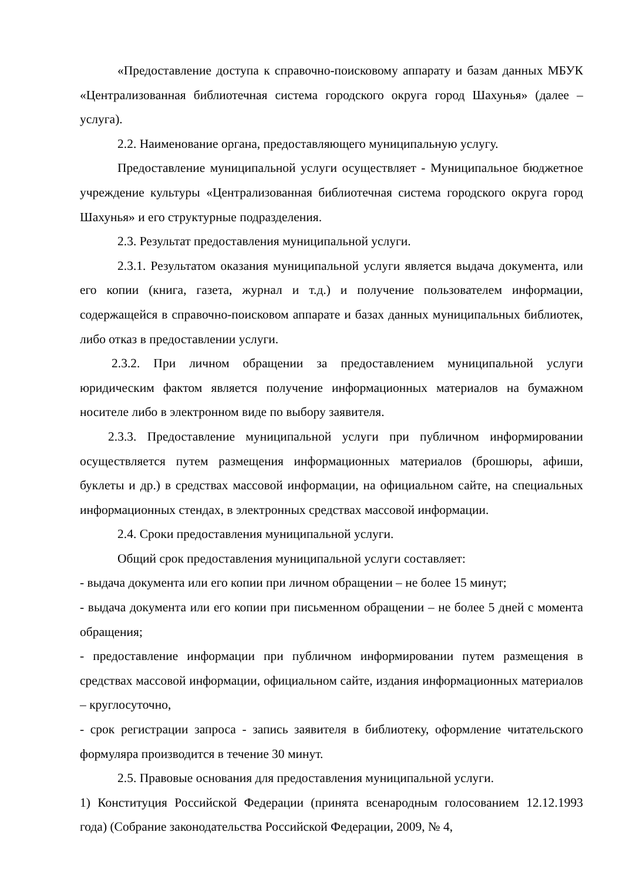«Предоставление доступа к справочно-поисковому аппарату и базам данных МБУК «Централизованная библиотечная система городского округа город Шахунья» (далее – услуга).
2.2. Наименование органа, предоставляющего муниципальную услугу.
Предоставление муниципальной услуги осуществляет - Муниципальное бюджетное учреждение культуры «Централизованная библиотечная система городского округа город Шахунья» и его структурные подразделения.
2.3. Результат предоставления муниципальной услуги.
2.3.1. Результатом оказания муниципальной услуги является выдача документа, или его копии (книга, газета, журнал и т.д.) и получение пользователем информации, содержащейся в справочно-поисковом аппарате и базах данных муниципальных библиотек, либо отказ в предоставлении услуги.
2.3.2. При личном обращении за предоставлением муниципальной услуги юридическим фактом является получение информационных материалов на бумажном носителе либо в электронном виде по выбору заявителя.
2.3.3. Предоставление муниципальной услуги при публичном информировании осуществляется путем размещения информационных материалов (брошюры, афиши, буклеты и др.) в средствах массовой информации, на официальном сайте, на специальных информационных стендах, в электронных средствах массовой информации.
2.4. Сроки предоставления муниципальной услуги.
Общий срок предоставления муниципальной услуги составляет:
- выдача документа или его копии при личном обращении – не более 15 минут;
- выдача документа или его копии при письменном обращении – не более 5 дней с момента обращения;
- предоставление информации при публичном информировании путем размещения в средствах массовой информации, официальном сайте, издания информационных материалов – круглосуточно,
- срок регистрации запроса - запись заявителя в библиотеку, оформление читательского формуляра производится в течение 30 минут.
2.5. Правовые основания для предоставления муниципальной услуги.
1) Конституция Российской Федерации (принята всенародным голосованием 12.12.1993 года) (Собрание законодательства Российской Федерации, 2009, № 4,